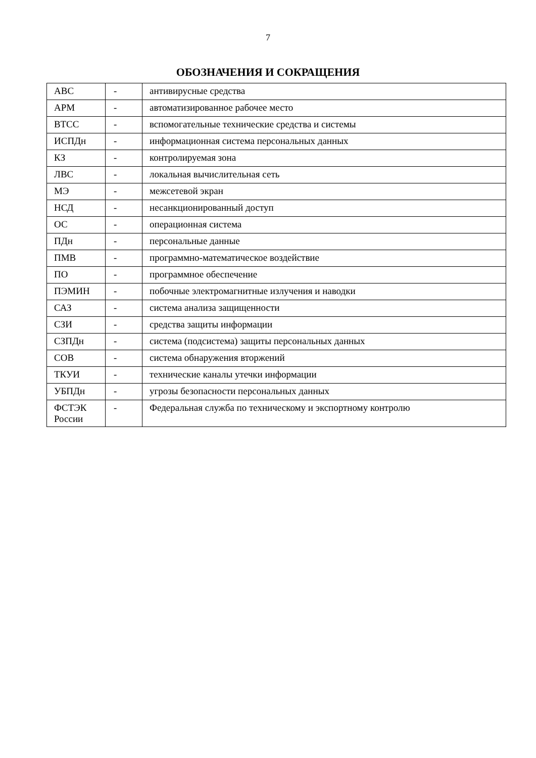7
ОБОЗНАЧЕНИЯ И СОКРАЩЕНИЯ
| АВС | - | антивирусные средства |
| АРМ | - | автоматизированное рабочее место |
| ВТСС | - | вспомогательные технические средства и системы |
| ИСПДн | - | информационная система персональных данных |
| КЗ | - | контролируемая зона |
| ЛВС | - | локальная вычислительная сеть |
| МЭ | - | межсетевой экран |
| НСД | - | несанкционированный доступ |
| ОС | - | операционная система |
| ПДн | - | персональные данные |
| ПМВ | - | программно-математическое воздействие |
| ПО | - | программное обеспечение |
| ПЭМИН | - | побочные электромагнитные излучения и наводки |
| САЗ | - | система анализа защищенности |
| СЗИ | - | средства защиты информации |
| СЗПДн | - | система (подсистема) защиты персональных данных |
| СОВ | - | система обнаружения вторжений |
| ТКУИ | - | технические каналы утечки информации |
| УБПДн | - | угрозы безопасности персональных данных |
| ФСТЭК России | - | Федеральная служба по техническому и экспортному контролю |